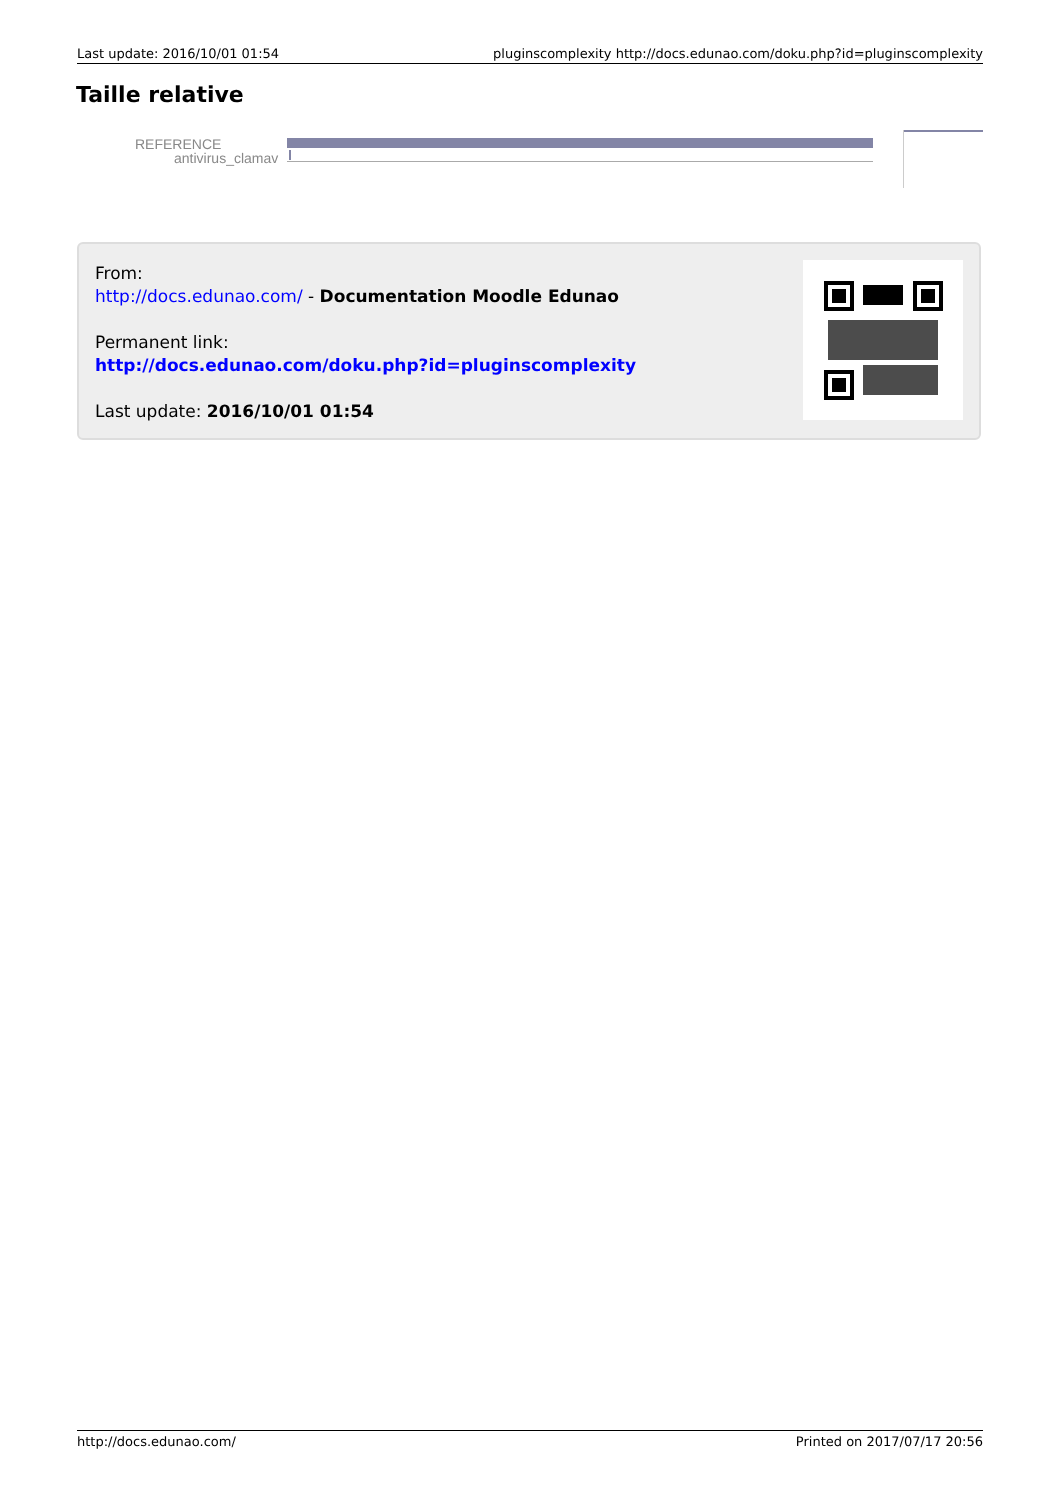Last update: 2016/10/01 01:54 pluginscomplexity http://docs.edunao.com/doku.php?id=pluginscomplexity
Taille relative
REFERENCE
antivirus_clamav
From:
http://docs.edunao.com/ - Documentation Moodle Edunao
Permanent link:
http://docs.edunao.com/doku.php?id=pluginscomplexity
Last update: 2016/10/01 01:54
http://docs.edunao.com/ Printed on 2017/07/17 20:56